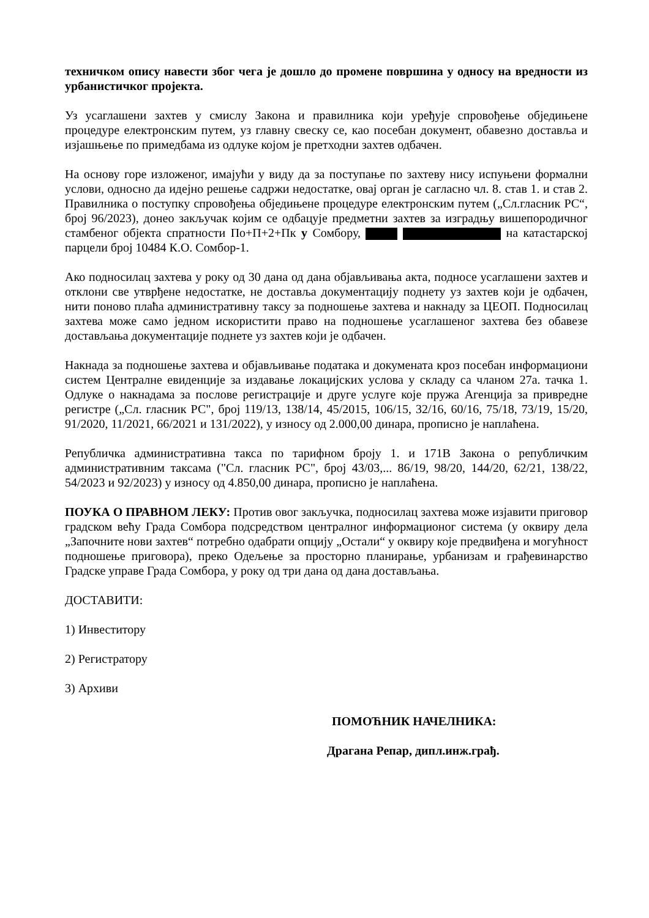техничком опису навести због чега је дошло до промене површина у односу на вредности из урбанистичког пројекта.
Уз усаглашени захтев у смислу Закона и правилника који уређује спровођење обједињене процедуре електронским путем, уз главну свеску се, као посебан документ, обавезно доставља и изјашњење по примедбама из одлуке којом је претходни захтев одбачен.
На основу горе изложеног, имајући у виду да за поступање по захтеву нису испуњени формални услови, односно да идејно решење садржи недостатке, овај орган је сагласно чл. 8. став 1. и став 2. Правилника о поступку спровођења обједињене процедуре електронским путем („Сл.гласник РС“, број 96/2023), донео закључак којим се одбацује предметни захтев за изградњу вишепородичног стамбеног објекта спратности По+П+2+Пк у Сомбору, на катастарској парцели број 10484 К.О. Сомбор-1.
Ако подносилац захтева у року од 30 дана од дана објављивања акта, подносе усаглашени захтев и отклони све утврђене недостатке, не доставља документацију поднету уз захтев који је одбачен, нити поново плаћа административну таксу за подношење захтева и накнаду за ЦЕОП. Подносилац захтева може само једном искористити право на подношење усаглашеног захтева без обавезе достављања документације поднете уз захтев који је одбачен.
Накнада за подношење захтева и објављивање података и докумената кроз посебан информациони систем Централне евиденције за издавање локацијских услова у складу са чланом 27а. тачка 1. Одлуке о накнадама за послове регистрације и друге услуге које пружа Агенција за привредне регистре („Сл. гласник РС", број 119/13, 138/14, 45/2015, 106/15, 32/16, 60/16, 75/18, 73/19, 15/20, 91/2020, 11/2021, 66/2021 и 131/2022), у износу од 2.000,00 динара, прописно је наплаћена.
Републичка административна такса по тарифном броју 1. и 171В Закона о републичким административним таксама ("Сл. гласник РС", број 43/03,... 86/19, 98/20, 144/20, 62/21, 138/22, 54/2023 и 92/2023) у износу од 4.850,00 динара, прописно је наплаћена.
ПОУКА О ПРАВНОМ ЛЕКУ: Против овог закључка, подносилац захтева може изјавити приговор градском већу Града Сомбора подсредством централног информационог система (у оквиру дела „Започните нови захтев“ потребно одабрати опцију „Остали“ у оквиру које предвиђена и могућност подношење приговора), преко Одељење за просторно планирање, урбанизам и грађевинарство Градске управе Града Сомбора, у року од три дана од дана достављања.
ДОСТАВИТИ:
1) Инвеститору
2) Регистратору
3) Архиви
ПОМОЋНИК НАЧЕЛНИКА:
Драгана Репар, дипл.инж.грађ.